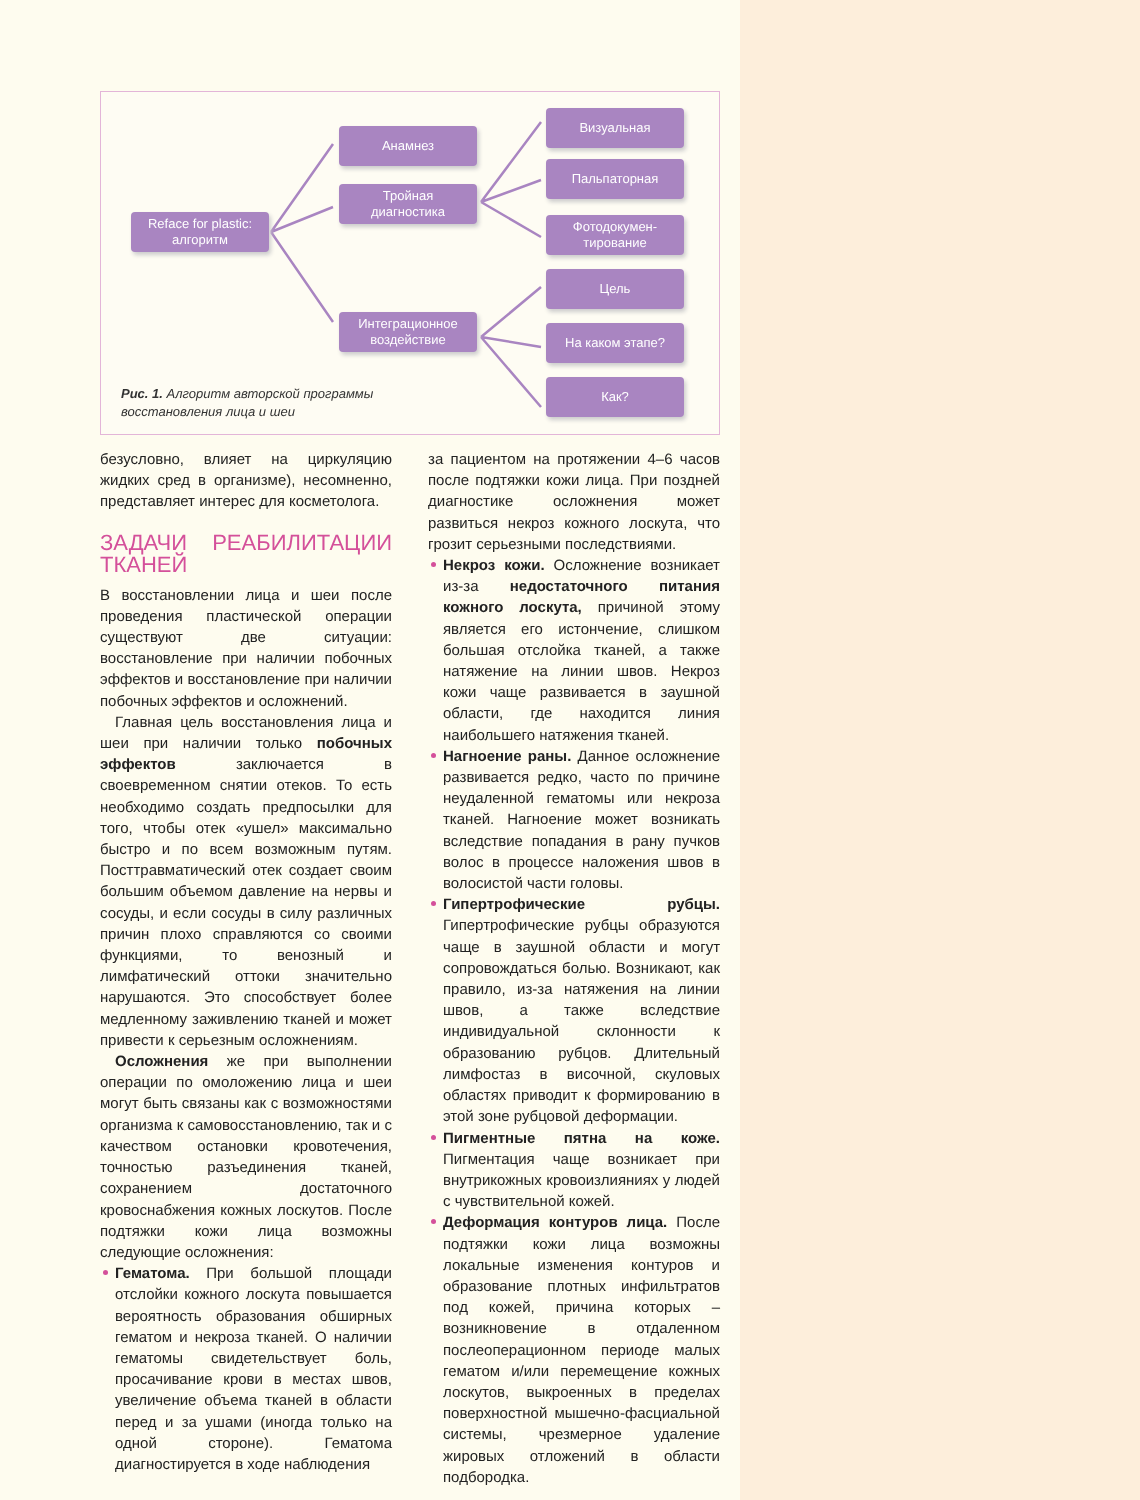Reface for plastic:
алгоритм
Анамнез
Тройная
диагностика
Интеграционное
воздействие
Визуальная
Пальпаторная
Фотодокумен-
тирование
Цель
На каком этапе?
Как?
Рис. 1. Алгоритм авторской программы
восстановления лица и шеи
безусловно, влияет на циркуляцию жидких сред в организме), несомненно, представляет интерес для косметолога.
ЗАДАЧИ РЕАБИЛИТАЦИИ ТКАНЕЙ
В восстановлении лица и шеи после проведения пластической операции существуют две ситуации: восстановление при наличии побочных эффектов и восстановление при наличии побочных эффектов и осложнений.
Главная цель восстановления лица и шеи при наличии только побочных эффектов заключается в своевременном снятии отеков. То есть необходимо создать предпосылки для того, чтобы отек «ушел» максимально быстро и по всем возможным путям. Посттравматический отек создает своим большим объемом давление на нервы и сосуды, и если сосуды в силу различных причин плохо справляются со своими функциями, то венозный и лимфатический оттоки значительно нарушаются. Это способствует более медленному заживлению тканей и может привести к серьезным осложнениям.
Осложнения же при выполнении операции по омоложению лица и шеи могут быть связаны как с возможностями организма к самовосстановлению, так и с качеством остановки кровотечения, точностью разъединения тканей, сохранением достаточного кровоснабжения кожных лоскутов. После подтяжки кожи лица возможны следующие осложнения:
Гематома. При большой площади отслойки кожного лоскута повышается вероятность образования обширных гематом и некроза тканей. О наличии гематомы свидетельствует боль, просачивание крови в местах швов, увеличение объема тканей в области перед и за ушами (иногда только на одной стороне). Гематома диагностируется в ходе наблюдения
за пациентом на протяжении 4–6 часов после подтяжки кожи лица. При поздней диагностике осложнения может развиться некроз кожного лоскута, что грозит серьезными последствиями.
Некроз кожи. Осложнение возникает из-за недостаточного питания кожного лоскута, причиной этому является его истончение, слишком большая отслойка тканей, а также натяжение на линии швов. Некроз кожи чаще развивается в заушной области, где находится линия наибольшего натяжения тканей.
Нагноение раны. Данное осложнение развивается редко, часто по причине неудаленной гематомы или некроза тканей. Нагноение может возникать вследствие попадания в рану пучков волос в процессе наложения швов в волосистой части головы.
Гипертрофические рубцы. Гипертрофические рубцы образуются чаще в заушной области и могут сопровождаться болью. Возникают, как правило, из-за натяжения на линии швов, а также вследствие индивидуальной склонности к образованию рубцов. Длительный лимфостаз в височной, скуловых областях приводит к формированию в этой зоне рубцовой деформации.
Пигментные пятна на коже. Пигментация чаще возникает при внутрикожных кровоизлияниях у людей с чувствительной кожей.
Деформация контуров лица. После подтяжки кожи лица возможны локальные изменения контуров и образование плотных инфильтратов под кожей, причина которых – возникновение в отдаленном послеоперационном периоде малых гематом и/или перемещение кожных лоскутов, выкроенных в пределах поверхностной мышечно-фасциальной системы, чрезмерное удаление жировых отложений в области подбородка.